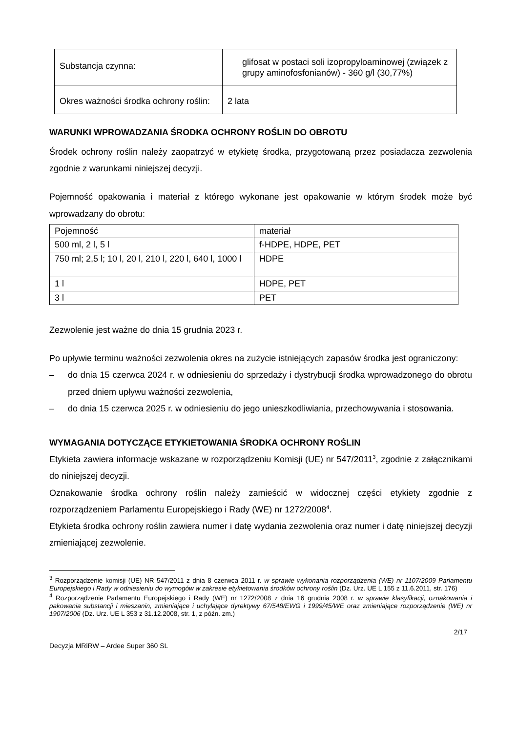| Substancja czynna: | glifosat w postaci soli izopropyloaminowej (związek z grupy aminofosfonianów) - 360 g/l (30,77%) |
| Okres ważności środka ochrony roślin: | 2 lata |
WARUNKI WPROWADZANIA ŚRODKA OCHRONY ROŚLIN DO OBROTU
Środek ochrony roślin należy zaopatrzyć w etykietę środka, przygotowaną przez posiadacza zezwolenia zgodnie z warunkami niniejszej decyzji.
Pojemność opakowania i materiał z którego wykonane jest opakowanie w którym środek może być wprowadzany do obrotu:
| Pojemność | materiał |
| 500 ml, 2 l, 5 l | f-HDPE, HDPE, PET |
| 750 ml; 2,5 l; 10 l, 20 l, 210 l, 220 l, 640 l, 1000 l | HDPE |
| 1 l | HDPE, PET |
| 3 l | PET |
Zezwolenie jest ważne do dnia 15 grudnia 2023 r.
Po upływie terminu ważności zezwolenia okres na zużycie istniejących zapasów środka jest ograniczony:
– do dnia 15 czerwca 2024 r. w odniesieniu do sprzedaży i dystrybucji środka wprowadzonego do obrotu przed dniem upływu ważności zezwolenia,
– do dnia 15 czerwca 2025 r. w odniesieniu do jego unieszkodliwiania, przechowywania i stosowania.
WYMAGANIA DOTYCZĄCE ETYKIETOWANIA ŚRODKA OCHRONY ROŚLIN
Etykieta zawiera informacje wskazane w rozporządzeniu Komisji (UE) nr 547/2011<sup>3</sup>, zgodnie z załącznikami do niniejszej decyzji.
Oznakowanie środka ochrony roślin należy zamieścić w widocznej części etykiety zgodnie z rozporządzeniem Parlamentu Europejskiego i Rady (WE) nr 1272/2008<sup>4</sup>.
Etykieta środka ochrony roślin zawiera numer i datę wydania zezwolenia oraz numer i datę niniejszej decyzji zmieniającej zezwolenie.
<sup>3</sup> Rozporządzenie komisji (UE) NR 547/2011 z dnia 8 czerwca 2011 r. w sprawie wykonania rozporządzenia (WE) nr 1107/2009 Parlamentu Europejskiego i Rady w odniesieniu do wymogów w zakresie etykietowania środków ochrony roślin (Dz. Urz. UE L 155 z 11.6.2011, str. 176)
<sup>4</sup> Rozporządzenie Parlamentu Europejskiego i Rady (WE) nr 1272/2008 z dnia 16 grudnia 2008 r. w sprawie klasyfikacji, oznakowania i pakowania substancji i mieszanin, zmieniające i uchylające dyrektywy 67/548/EWG i 1999/45/WE oraz zmieniające rozporządzenie (WE) nr 1907/2006 (Dz. Urz. UE L 353 z 31.12.2008, str. 1, z późn. zm.)
2/17
Decyzja MRiRW – Ardee Super 360 SL